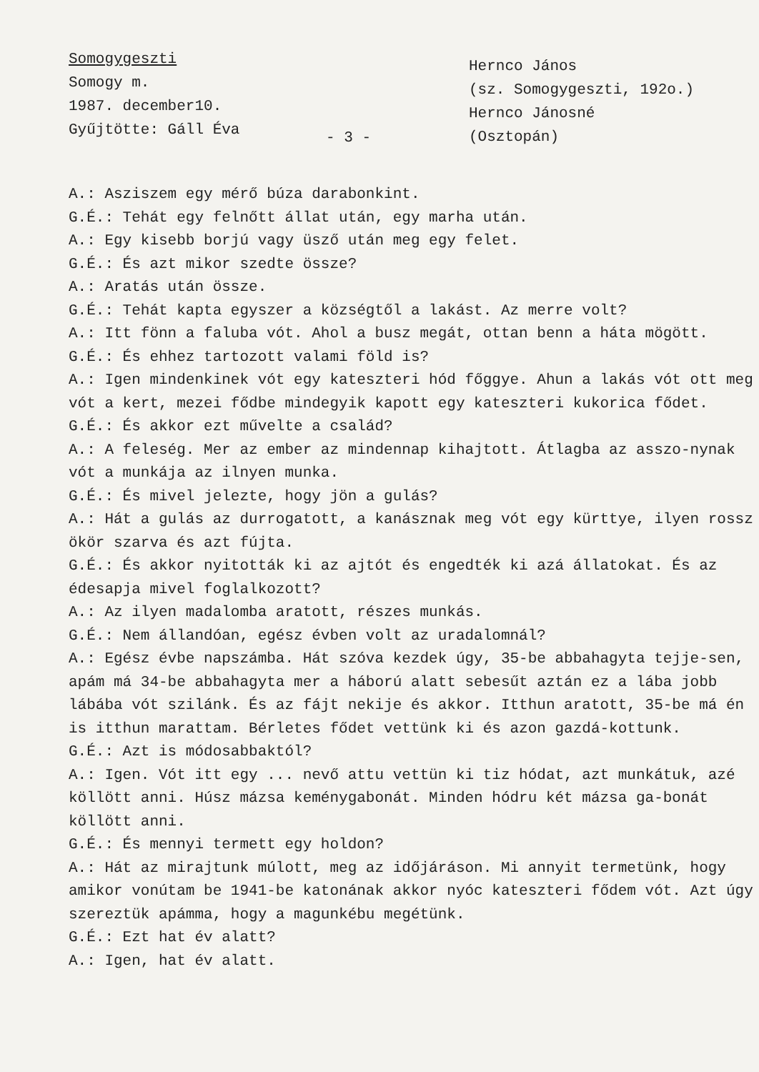Somogygeszti
Somogy m.
1987. december10.
Gyűjtötte: Gáll Éva
- 3 -
Hernco János
(sz. Somogygeszti, 192o.)
Hernco Jánosné
(Osztopán)
A.: Asziszem egy mérő búza darabonkint.
G.É.: Tehát egy felnőtt állat után, egy marha után.
A.: Egy kisebb borjú vagy üsző után meg egy felet.
G.É.: És azt mikor szedte össze?
A.: Aratás után össze.
G.É.: Tehát kapta egyszer a községtől a lakást. Az merre volt?
A.: Itt fönn a faluba vót. Ahol a busz megát, ottan benn a háta mögött.
G.É.: És ehhez tartozott valami föld is?
A.: Igen mindenkinek vót egy kateszteri hód főggye. Ahun a lakás vót ott meg vót a kert, mezei fődbe mindegyik kapott egy kateszteri kukorica fődet.
G.É.: És akkor ezt művelte a család?
A.: A feleség. Mer az ember az mindennap kihajtott. Átlagba az asszo-nynak vót a munkája az ilnyen munka.
G.É.: És mivel jelezte, hogy jön a gulás?
A.: Hát a gulás az durrogatott, a kanásznak meg vót egy kürttye, ilyen rossz ökör szarva és azt fújta.
G.É.: És akkor nyitották ki az ajtót és engedték ki azá állatokat. És az édesapja mivel foglalkozott?
A.: Az ilyen madalomba aratott, részes munkás.
G.É.: Nem állandóan, egész évben volt az uradalomnál?
A.: Egész évbe napszámba. Hát szóva kezdek úgy, 35-be abbahagyta tejje-sen, apám má 34-be abbahagyta mer a háború alatt sebesűt aztán ez a lába jobb lábába vót szilánk. És az fájt nekije és akkor. Itthun aratott, 35-be má én is itthun marattam. Bérletes fődet vettünk ki és azon gazdá-kottunk.
G.É.: Azt is módosabbaktól?
A.: Igen. Vót itt egy ... nevő attu vettün ki tiz hódat, azt munkátuk, azé köllött anni. Húsz mázsa keménygabonát. Minden hódru két mázsa ga-bonát köllött anni.
G.É.: És mennyi termett egy holdon?
A.: Hát az mirajtunk múlott, meg az időjáráson. Mi annyit termetünk, hogy amikor vonútam be 1941-be katonának akkor nyóc kateszteri fődem vót. Azt úgy szereztük apámma, hogy a magunkébu megétünk.
G.É.: Ezt hat év alatt?
A.: Igen, hat év alatt.